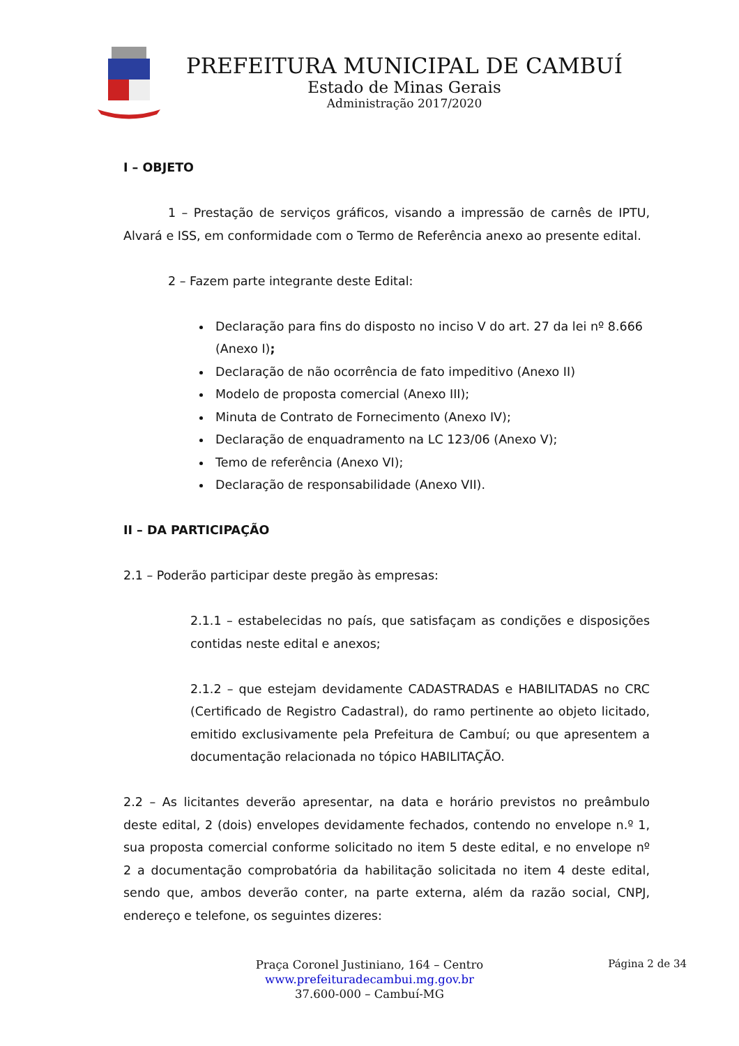PREFEITURA MUNICIPAL DE CAMBUÍ
Estado de Minas Gerais
Administração 2017/2020
I – OBJETO
1 – Prestação de serviços gráficos, visando a impressão de carnês de IPTU, Alvará e ISS, em conformidade com o Termo de Referência anexo ao presente edital.
2 – Fazem parte integrante deste Edital:
Declaração para fins do disposto no inciso V do art. 27 da lei nº 8.666 (Anexo I);
Declaração de não ocorrência de fato impeditivo (Anexo II)
Modelo de proposta comercial (Anexo III);
Minuta de Contrato de Fornecimento (Anexo IV);
Declaração de enquadramento na LC 123/06 (Anexo V);
Temo de referência (Anexo VI);
Declaração de responsabilidade (Anexo VII).
II – DA PARTICIPAÇÃO
2.1 – Poderão participar deste pregão às empresas:
2.1.1 – estabelecidas no país, que satisfaçam as condições e disposições contidas neste edital e anexos;
2.1.2 – que estejam devidamente CADASTRADAS e HABILITADAS no CRC (Certificado de Registro Cadastral), do ramo pertinente ao objeto licitado, emitido exclusivamente pela Prefeitura de Cambuí; ou que apresentem a documentação relacionada no tópico HABILITAÇÃO.
2.2 – As licitantes deverão apresentar, na data e horário previstos no preâmbulo deste edital, 2 (dois) envelopes devidamente fechados, contendo no envelope n.º 1, sua proposta comercial conforme solicitado no item 5 deste edital, e no envelope nº 2 a documentação comprobatória da habilitação solicitada no item 4 deste edital, sendo que, ambos deverão conter, na parte externa, além da razão social, CNPJ, endereço e telefone, os seguintes dizeres:
Praça Coronel Justiniano, 164 – Centro
www.prefeituradecambui.mg.gov.br
37.600-000 – Cambuí-MG
Página 2 de 34